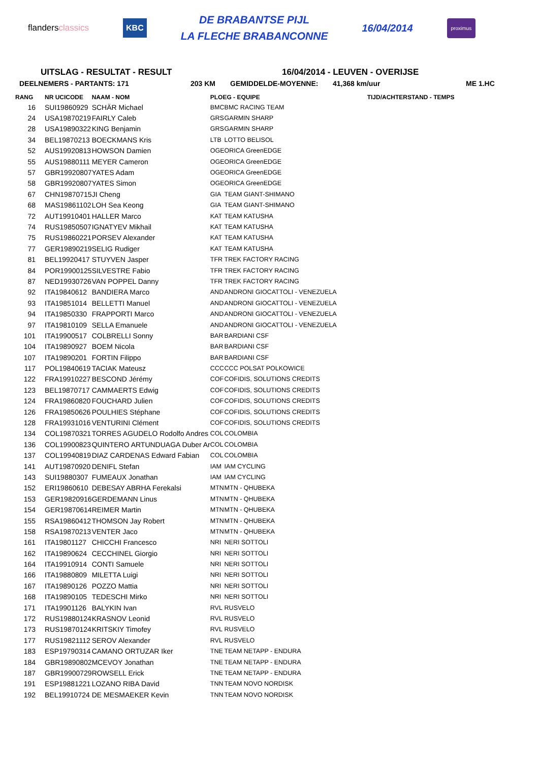flandersclassics
KBC
DE BRABANTSE PIJL
LA FLECHE BRABANCONNE
16/04/2014
proximus
UITSLAG - RESULTAT - RESULT 16/04/2014 - LEUVEN - OVERIJSE
DEELNEMERS - PARTANTS: 171 203 KM GEMIDDELDE-MOYENNE: 41,368 km/uur ME 1.HC
| RANG | NR UCICODE | NAAM - NOM | PLOEG - EQUIPE | | TIJD/ACHTERSTAND - TEMPS |
| --- | --- | --- | --- | --- | --- |
| 16 | SUI19860929 | SCHÄR Michael | BMC | BMC RACING TEAM | |
| 24 | USA19870219 | FAIRLY Caleb | GRS | GARMIN SHARP | |
| 28 | USA19890322 | KING Benjamin | GRS | GARMIN SHARP | |
| 34 | BEL19870213 | BOECKMANS Kris | LTB | LOTTO BELISOL | |
| 52 | AUS19920813 | HOWSON Damien | OGE | ORICA GreenEDGE | |
| 55 | AUS19880111 | MEYER Cameron | OGE | ORICA GreenEDGE | |
| 57 | GBR19920807 | YATES Adam | OGE | ORICA GreenEDGE | |
| 58 | GBR19920807 | YATES Simon | OGE | ORICA GreenEDGE | |
| 67 | CHN19870715 | JI Cheng | GIA | TEAM GIANT-SHIMANO | |
| 68 | MAS19861102 | LOH Sea Keong | GIA | TEAM GIANT-SHIMANO | |
| 72 | AUT19910401 | HALLER Marco | KAT | TEAM KATUSHA | |
| 74 | RUS19850507 | IGNATYEV Mikhail | KAT | TEAM KATUSHA | |
| 75 | RUS19860221 | PORSEV Alexander | KAT | TEAM KATUSHA | |
| 77 | GER19890219 | SELIG Rudiger | KAT | TEAM KATUSHA | |
| 81 | BEL19920417 | STUYVEN Jasper | TFR | TREK FACTORY RACING | |
| 84 | POR19900125 | SILVESTRE Fabio | TFR | TREK FACTORY RACING | |
| 87 | NED19930726 | VAN POPPEL Danny | TFR | TREK FACTORY RACING | |
| 92 | ITA19840612 | BANDIERA Marco | AND | ANDRONI GIOCATTOLI - VENEZUELA | |
| 93 | ITA19851014 | BELLETTI Manuel | AND | ANDRONI GIOCATTOLI - VENEZUELA | |
| 94 | ITA19850330 | FRAPPORTI Marco | AND | ANDRONI GIOCATTOLI - VENEZUELA | |
| 97 | ITA19810109 | SELLA Emanuele | AND | ANDRONI GIOCATTOLI - VENEZUELA | |
| 101 | ITA19900517 | COLBRELLI Sonny | BAR | BARDIANI CSF | |
| 104 | ITA19890927 | BOEM Nicola | BAR | BARDIANI CSF | |
| 107 | ITA19890201 | FORTIN Filippo | BAR | BARDIANI CSF | |
| 117 | POL19840619 | TACIAK Mateusz | CCC | CCC POLSAT POLKOWICE | |
| 122 | FRA19910227 | BESCOND Jérémy | COF | COFIDIS, SOLUTIONS CREDITS | |
| 123 | BEL19870717 | CAMMAERTS Edwig | COF | COFIDIS, SOLUTIONS CREDITS | |
| 124 | FRA19860820 | FOUCHARD Julien | COF | COFIDIS, SOLUTIONS CREDITS | |
| 126 | FRA19850626 | POULHIES Stéphane | COF | COFIDIS, SOLUTIONS CREDITS | |
| 128 | FRA19931016 | VENTURINI Clément | COF | COFIDIS, SOLUTIONS CREDITS | |
| 134 | COL19870321 | TORRES AGUDELO Rodolfo Andres | COL | COLOMBIA | |
| 136 | COL19900823 | QUINTERO ARTUNDUAGA Duber Ar | COL | COLOMBIA | |
| 137 | COL19940819 | DIAZ CARDENAS Edward Fabian | COL | COLOMBIA | |
| 141 | AUT19870920 | DENIFL Stefan | IAM | IAM CYCLING | |
| 143 | SUI19880307 | FUMEAUX Jonathan | IAM | IAM CYCLING | |
| 152 | ERI19860610 | DEBESAY ABRHA Ferekalsi | MTN | MTN - QHUBEKA | |
| 153 | GER19820916 | GERDEMANN Linus | MTN | MTN - QHUBEKA | |
| 154 | GER19870614 | REIMER Martin | MTN | MTN - QHUBEKA | |
| 155 | RSA19860412 | THOMSON Jay Robert | MTN | MTN - QHUBEKA | |
| 158 | RSA19870213 | VENTER Jaco | MTN | MTN - QHUBEKA | |
| 161 | ITA19801127 | CHICCHI Francesco | NRI | NERI SOTTOLI | |
| 162 | ITA19890624 | CECCHINEL Giorgio | NRI | NERI SOTTOLI | |
| 164 | ITA19910914 | CONTI Samuele | NRI | NERI SOTTOLI | |
| 166 | ITA19880809 | MILETTA Luigi | NRI | NERI SOTTOLI | |
| 167 | ITA19890126 | POZZO Mattia | NRI | NERI SOTTOLI | |
| 168 | ITA19890105 | TEDESCHI Mirko | NRI | NERI SOTTOLI | |
| 171 | ITA19901126 | BALYKIN Ivan | RVL | RUSVELO | |
| 172 | RUS19880124 | KRASNOV Leonid | RVL | RUSVELO | |
| 173 | RUS19870124 | KRITSKIY Timofey | RVL | RUSVELO | |
| 177 | RUS19821112 | SEROV Alexander | RVL | RUSVELO | |
| 183 | ESP19790314 | CAMANO ORTUZAR Iker | TNE | TEAM NETAPP - ENDURA | |
| 184 | GBR19890802 | MCEVOY Jonathan | TNE | TEAM NETAPP - ENDURA | |
| 187 | GBR19900729 | ROWSELL Erick | TNE | TEAM NETAPP - ENDURA | |
| 191 | ESP19881221 | LOZANO RIBA David | TNN | TEAM NOVO NORDISK | |
| 192 | BEL19910724 | DE MESMAEKER Kevin | TNN | TEAM NOVO NORDISK | |